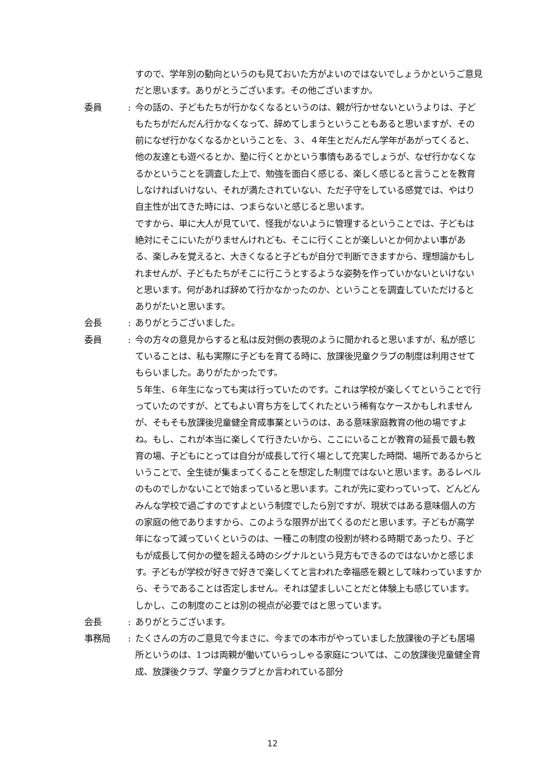すので、学年別の動向というのも見ておいた方がよいのではないでしょうかというご意見だと思います。ありがとうございます。その他ございますか。
委員: 今の話の、子どもたちが行かなくなるというのは、親が行かせないというよりは、子どもたちがだんだん行かなくなって、辞めてしまうということもあると思いますが、その前になぜ行かなくなるかということを、３、４年生とだんだん学年があがってくると、他の友達とも遊べるとか、塾に行くとかという事情もあるでしょうが、なぜ行かなくなるかということを調査した上で、勉強を面白く感じる、楽しく感じると言うことを教育しなければいけない、それが満たされていない、ただ子守をしている感覚では、やはり自主性が出てきた時には、つまらないと感じると思います。
ですから、単に大人が見ていて、怪我がないように管理するということでは、子どもは絶対にそこにいたがりませんけれども、そこに行くことが楽しいとか何かよい事がある、楽しみを覚えると、大きくなると子どもが自分で判断できますから、理想論かもしれませんが、子どもたちがそこに行こうとするような姿勢を作っていかないといけないと思います。何があれば辞めて行かなかったのか、ということを調査していただけるとありがたいと思います。
会長: ありがとうございました。
委員: 今の方々の意見からすると私は反対側の表現のように聞かれると思いますが、私が感じていることは、私も実際に子どもを育てる時に、放課後児童クラブの制度は利用させてもらいました。ありがたかったです。
５年生、６年生になっても実は行っていたのです。これは学校が楽しくてということで行っていたのですが、とてもよい育ち方をしてくれたという稀有なケースかもしれませんが、そもそも放課後児童健全育成事業というのは、ある意味家庭教育の他の場ですよね。もし、これが本当に楽しくて行きたいから、ここにいることが教育の延長で最も教育の場、子どもにとっては自分が成長して行く場として充実した時間、場所であるからということで、全生徒が集まってくることを想定した制度ではないと思います。あるレベルのものでしかないことで始まっていると思います。これが先に変わっていって、どんどんみんな学校で過ごすのですよという制度でしたら別ですが、現状ではある意味個人の方の家庭の他でありますから、このような限界が出てくるのだと思います。子どもが高学年になって減っていくというのは、一種この制度の役割が終わる時期であったり、子どもが成長して何かの壁を超える時のシグナルという見方もできるのではないかと感じます。子どもが学校が好きで好きで楽しくてと言われた幸福感を親として味わっていますから、そうであることは否定しません。それは望ましいことだと体験上も感じています。しかし、この制度のことは別の視点が必要ではと思っています。
会長: ありがとうございます。
事務局: たくさんの方のご意見で今まさに、今までの本市がやっていました放課後の子ども居場所というのは、1つは両親が働いていらっしゃる家庭については、この放課後児童健全育成、放課後クラブ、学童クラブとか言われている部分
12